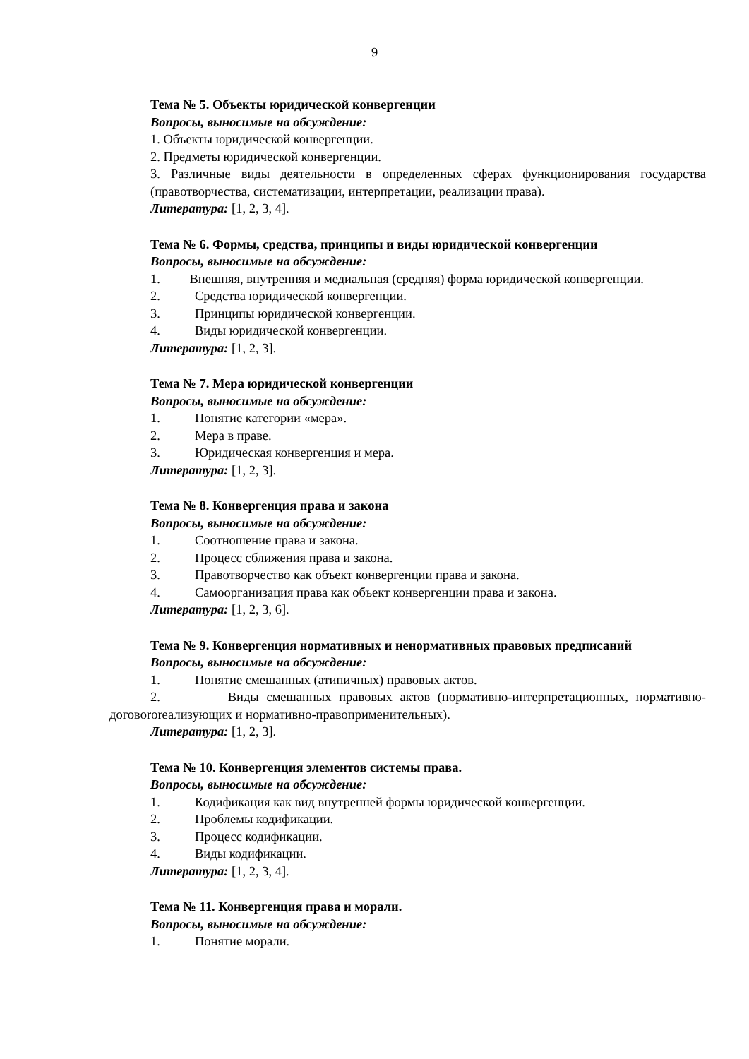9
Тема № 5. Объекты юридической конвергенции
Вопросы, выносимые на обсуждение:
1. Объекты юридической конвергенции.
2. Предметы юридической конвергенции.
3. Различные виды деятельности в определенных сферах функционирования государства (правотворчества, систематизации, интерпретации, реализации права).
Литература: [1, 2, 3, 4].
Тема № 6. Формы, средства, принципы и виды юридической конвергенции
Вопросы, выносимые на обсуждение:
1. Внешняя, внутренняя и медиальная (средняя) форма юридической конвергенции.
2. Средства юридической конвергенции.
3. Принципы юридической конвергенции.
4. Виды юридической конвергенции.
Литература: [1, 2, 3].
Тема № 7. Мера юридической конвергенции
Вопросы, выносимые на обсуждение:
1. Понятие категории «мера».
2. Мера в праве.
3. Юридическая конвергенция и мера.
Литература: [1, 2, 3].
Тема № 8. Конвергенция права и закона
Вопросы, выносимые на обсуждение:
1. Соотношение права и закона.
2. Процесс сближения права и закона.
3. Правотворчество как объект конвергенции права и закона.
4. Самоорганизация права как объект конвергенции права и закона.
Литература: [1, 2, 3, 6].
Тема № 9. Конвергенция нормативных и ненормативных правовых предписаний
Вопросы, выносимые на обсуждение:
1. Понятие смешанных (атипичных) правовых актов.
2. Виды смешанных правовых актов (нормативно-интерпретационных, нормативно-договororеализующих и нормативно-правоприменительных).
Литература: [1, 2, 3].
Тема № 10. Конвергенция элементов системы права.
Вопросы, выносимые на обсуждение:
1. Кодификация как вид внутренней формы юридической конвергенции.
2. Проблемы кодификации.
3. Процесс кодификации.
4. Виды кодификации.
Литература: [1, 2, 3, 4].
Тема № 11. Конвергенция права и морали.
Вопросы, выносимые на обсуждение:
1. Понятие морали.